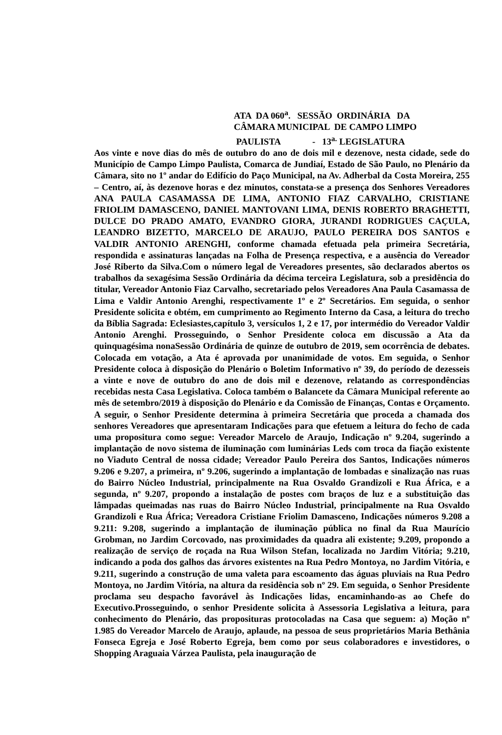ATA DA 060<sup>a</sup>. SESSÃO ORDINÁRIA DA
CÂMARA MUNICIPAL DE CAMPO LIMPO
PAULISTA - 13<sup>a.</sup> LEGISLATURA
Aos vinte e nove dias do mês de outubro do ano de dois mil e dezenove, nesta cidade, sede do Município de Campo Limpo Paulista, Comarca de Jundiaí, Estado de São Paulo, no Plenário da Câmara, sito no 1º andar do Edifício do Paço Municipal, na Av. Adherbal da Costa Moreira, 255 – Centro, aí, às dezenove horas e dez minutos, constata-se a presença dos Senhores Vereadores ANA PAULA CASAMASSA DE LIMA, ANTONIO FIAZ CARVALHO, CRISTIANE FRIOLIM DAMASCENO, DANIEL MANTOVANI LIMA, DENIS ROBERTO BRAGHETTI, DULCE DO PRADO AMATO, EVANDRO GIORA, JURANDI RODRIGUES CAÇULA, LEANDRO BIZETTO, MARCELO DE ARAUJO, PAULO PEREIRA DOS SANTOS e VALDIR ANTONIO ARENGHI, conforme chamada efetuada pela primeira Secretária, respondida e assinaturas lançadas na Folha de Presença respectiva, e a ausência do Vereador José Riberto da Silva.Com o número legal de Vereadores presentes, são declarados abertos os trabalhos da sexagésima Sessão Ordinária da décima terceira Legislatura, sob a presidência do titular, Vereador Antonio Fiaz Carvalho, secretariado pelos Vereadores Ana Paula Casamassa de Lima e Valdir Antonio Arenghi, respectivamente 1º e 2º Secretários. Em seguida, o senhor Presidente solicita e obtém, em cumprimento ao Regimento Interno da Casa, a leitura do trecho da Bíblia Sagrada: Eclesiastes,capítulo 3, versículos 1, 2 e 17, por intermédio do Vereador Valdir Antonio Arenghi. Prosseguindo, o Senhor Presidente coloca em discussão a Ata da quinquagésima nonaSessão Ordinária de quinze de outubro de 2019, sem ocorrência de debates. Colocada em votação, a Ata é aprovada por unanimidade de votos. Em seguida, o Senhor Presidente coloca à disposição do Plenário o Boletim Informativo nº 39, do período de dezesseis a vinte e nove de outubro do ano de dois mil e dezenove, relatando as correspondências recebidas nesta Casa Legislativa. Coloca também o Balancete da Câmara Municipal referente ao mês de setembro/2019 à disposição do Plenário e da Comissão de Finanças, Contas e Orçamento. A seguir, o Senhor Presidente determina à primeira Secretária que proceda a chamada dos senhores Vereadores que apresentaram Indicações para que efetuem a leitura do fecho de cada uma propositura como segue: Vereador Marcelo de Araujo, Indicação nº 9.204, sugerindo a implantação de novo sistema de iluminação com luminárias Leds com troca da fiação existente no Viaduto Central de nossa cidade; Vereador Paulo Pereira dos Santos, Indicações números 9.206 e 9.207, a primeira, nº 9.206, sugerindo a implantação de lombadas e sinalização nas ruas do Bairro Núcleo Industrial, principalmente na Rua Osvaldo Grandizoli e Rua África, e a segunda, nº 9.207, propondo a instalação de postes com braços de luz e a substituição das lâmpadas queimadas nas ruas do Bairro Núcleo Industrial, principalmente na Rua Osvaldo Grandizoli e Rua África; Vereadora Cristiane Friolim Damasceno, Indicações números 9.208 a 9.211: 9.208, sugerindo a implantação de iluminação pública no final da Rua Maurício Grobman, no Jardim Corcovado, nas proximidades da quadra ali existente; 9.209, propondo a realização de serviço de roçada na Rua Wilson Stefan, localizada no Jardim Vitória; 9.210, indicando a poda dos galhos das árvores existentes na Rua Pedro Montoya, no Jardim Vitória, e 9.211, sugerindo a construção de uma valeta para escoamento das águas pluviais na Rua Pedro Montoya, no Jardim Vitória, na altura da residência sob nº 29. Em seguida, o Senhor Presidente proclama seu despacho favorável às Indicações lidas, encaminhando-as ao Chefe do Executivo.Prosseguindo, o senhor Presidente solicita à Assessoria Legislativa a leitura, para conhecimento do Plenário, das proposituras protocoladas na Casa que seguem: a) Moção nº 1.985 do Vereador Marcelo de Araujo, aplaude, na pessoa de seus proprietários Maria Bethânia Fonseca Egreja e José Roberto Egreja, bem como por seus colaboradores e investidores, o Shopping Araguaia Várzea Paulista, pela inauguração de